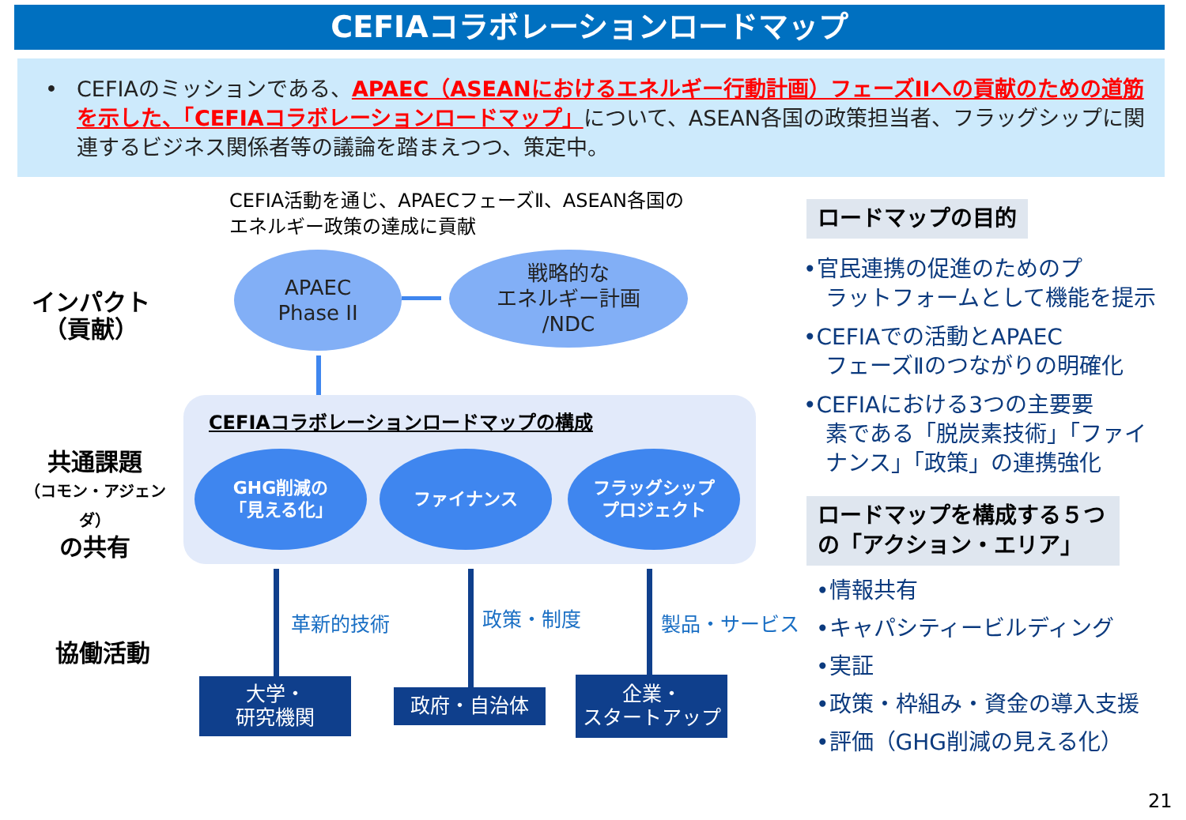CEFIAコラボレーションロードマップ
• CEFIAのミッションである、APAEC（ASEANにおけるエネルギー行動計画）フェーズIIへの貢献のための道筋を示した、「CEFIAコラボレーションロードマップ」について、ASEAN各国の政策担当者、フラッグシップに関連するビジネス関係者等の議論を踏まえつつ、策定中。
CEFIA活動を通じ、APAECフェーズⅡ、ASEAN各国の
エネルギー政策の達成に貢献
インパクト
（貢献）
共通課題
（コモン・アジェンダ）
の共有
協働活動
APAEC
Phase II
戦略的な
エネルギー計画
/NDC
CEFIAコラボレーションロードマップの構成
GHG削減の
「見える化」
ファイナンス
フラッグシップ
プロジェクト
革新的技術 政策・制度 製品・サービス
大学・
研究機関
政府・自治体
企業・
スタートアップ
ロードマップの目的
•官民連携の促進のためのプ
　ラットフォームとして機能を提示
•CEFIAでの活動とAPAEC
　フェーズⅡのつながりの明確化
•CEFIAにおける3つの主要要
　素である「脱炭素技術」「ファイ
　ナンス」「政策」の連携強化
ロードマップを構成する５つの「アクション・エリア」
•情報共有
•キャパシティービルディング
•実証
•政策・枠組み・資金の導入支援
•評価（GHG削減の見える化）
21